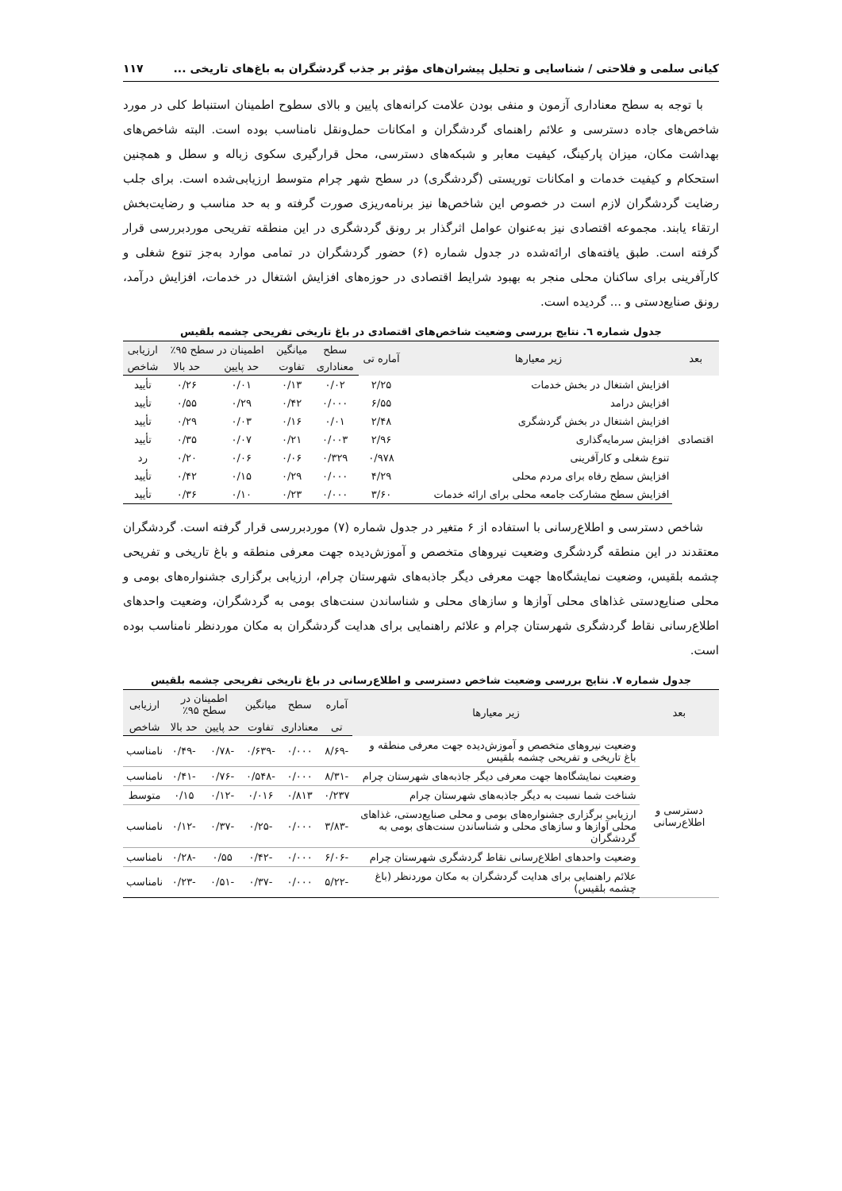کیانی سلمی و فلاحتی / شناسایی و تحلیل پیشران‌های مؤثر بر جذب گردشگران به باغ‌های تاریخی ... ۱۱۷
با توجه به سطح معناداری آزمون و منفی بودن علامت کرانه‌های پایین و بالای سطوح اطمینان استنباط کلی در مورد شاخص‌های جاده دسترسی و علائم راهنمای گردشگران و امکانات حمل‌ونقل نامناسب بوده است. البته شاخص‌های بهداشت مکان، میزان پارکینگ، کیفیت معابر و شبکه‌های دسترسی، محل قرارگیری سکوی زباله و سطل و همچنین استحکام و کیفیت خدمات و امکانات توریستی (گردشگری) در سطح شهر چرام متوسط ارزیابی‌شده است. برای جلب رضایت گردشگران لازم است در خصوص این شاخص‌ها نیز برنامه‌ریزی صورت گرفته و به حد مناسب و رضایت‌بخش ارتقاء یابند. مجموعه اقتصادی نیز به‌عنوان عوامل اثرگذار بر رونق گردشگری در این منطقه تفریحی موردبررسی قرار گرفته است. طبق یافته‌های ارائه‌شده در جدول شماره (۶) حضور گردشگران در تمامی موارد به‌جز تنوع شغلی و کارآفرینی برای ساکنان محلی منجر به بهبود شرایط اقتصادی در حوزه‌های افزایش اشتغال در خدمات، افزایش درآمد، رونق صنایع‌دستی و ... گردیده است.
جدول شماره ٦. نتایج بررسی وضعیت شاخص‌های اقتصادی در باغ تاریخی تفریحی چشمه بلقیس
| بعد | زیر معیارها | آماره تی | سطح | میانگین | اطمینان در سطح ۹۵٪ | | ارزیابی |
| --- | --- | --- | --- | --- | --- | --- | --- |
| | | | معناداری | تفاوت | حد پایین | حد بالا | شاخص |
| اقتصادی | افزایش اشتغال در بخش خدمات | ۲/۲۵ | ۰/۰۲ | ۰/۱۳ | ۰/۰۱ | ۰/۲۶ | تأیید |
| | افزایش درامد | ۶/۵۵ | ۰/۰۰۰ | ۰/۴۲ | ۰/۲۹ | ۰/۵۵ | تأیید |
| | افزایش اشتغال در بخش گردشگری | ۲/۴۸ | ۰/۰۱ | ۰/۱۶ | ۰/۰۳ | ۰/۲۹ | تأیید |
| | افزایش سرمایه‌گذاری | ۲/۹۶ | ۰/۰۰۳ | ۰/۲۱ | ۰/۰۷ | ۰/۳۵ | تأیید |
| | تنوع شغلی و کارآفرینی | ۰/۹۷۸ | ۰/۳۲۹ | ۰/۰۶ | ۰/۰۶ | ۰/۲۰ | رد |
| | افزایش سطح رفاه برای مردم محلی | ۴/۲۹ | ۰/۰۰۰ | ۰/۲۹ | ۰/۱۵ | ۰/۴۲ | تأیید |
| | افزایش سطح مشارکت جامعه محلی برای ارائه خدمات | ۳/۶۰ | ۰/۰۰۰ | ۰/۲۳ | ۰/۱۰ | ۰/۳۶ | تأیید |
شاخص دسترسی و اطلاع‌رسانی با استفاده از ۶ متغیر در جدول شماره (۷) موردبررسی قرار گرفته است. گردشگران معتقدند در این منطقه گردشگری وضعیت نیروهای متخصص و آموزش‌دیده جهت معرفی منطقه و باغ تاریخی و تفریحی چشمه بلقیس، وضعیت نمایشگاه‌ها جهت معرفی دیگر جاذبه‌های شهرستان چرام، ارزیابی برگزاری جشنواره‌های بومی و محلی صنایع‌دستی غذاهای محلی آوازها و سازهای محلی و شناساندن سنت‌های بومی به گردشگران، وضعیت واحدهای اطلاع‌رسانی نقاط گردشگری شهرستان چرام و علائم راهنمایی برای هدایت گردشگران به مکان موردنظر نامناسب بوده است.
جدول شماره ۷. نتایج بررسی وضعیت شاخص دسترسی و اطلاع‌رسانی در باغ تاریخی تفریحی چشمه بلقیس
| بعد | زیر معیارها | آماره | سطح | میانگین | اطمینان در سطح ۹۵٪ | | ارزیابی |
| --- | --- | --- | --- | --- | --- | --- | --- |
| | | تی | معناداری | تفاوت | حد پایین | حد بالا | شاخص |
| دسترسی و اطلاع‌رسانی | وضعیت نیروهای متخصص و آموزش‌دیده جهت معرفی منطقه و باغ تاریخی و تفریحی چشمه بلقیس | -۸/۶۹ | ۰/۰۰۰ | -۰/۶۳۹ | -۰/۷۸ | -۰/۴۹ | نامناسب |
| | وضعیت نمایشگاه‌ها جهت معرفی دیگر جاذبه‌های شهرستان چرام | -۸/۳۱ | ۰/۰۰۰ | -۰/۵۴۸ | -۰/۷۶ | -۰/۴۱ | نامناسب |
| | شناخت شما نسبت به دیگر جاذبه‌های شهرستان چرام | ۰/۲۳۷ | ۰/۸۱۳ | ۰/۰۱۶ | -۰/۱۲ | ۰/۱۵ | متوسط |
| | ارزیابی برگزاری جشنواره‌های بومی و محلی صنایع‌دستی، غذاهای محلی آوازها و سازهای محلی و شناساندن سنت‌های بومی به گردشگران | -۳/۸۳ | ۰/۰۰۰ | -۰/۲۵ | -۰/۳۷ | -۰/۱۲ | نامناسب |
| | وضعیت واحدهای اطلاع‌رسانی نقاط گردشگری شهرستان چرام | -۶/۰۶ | ۰/۰۰۰ | -۰/۴۲ | ۰/۵۵ | -۰/۲۸ | نامناسب |
| | علائم راهنمایی برای هدایت گردشگران به مکان موردنظر (باغ چشمه بلقیس) | -۵/۲۲ | ۰/۰۰۰ | -۰/۳۷ | -۰/۵۱ | -۰/۲۳ | نامناسب |